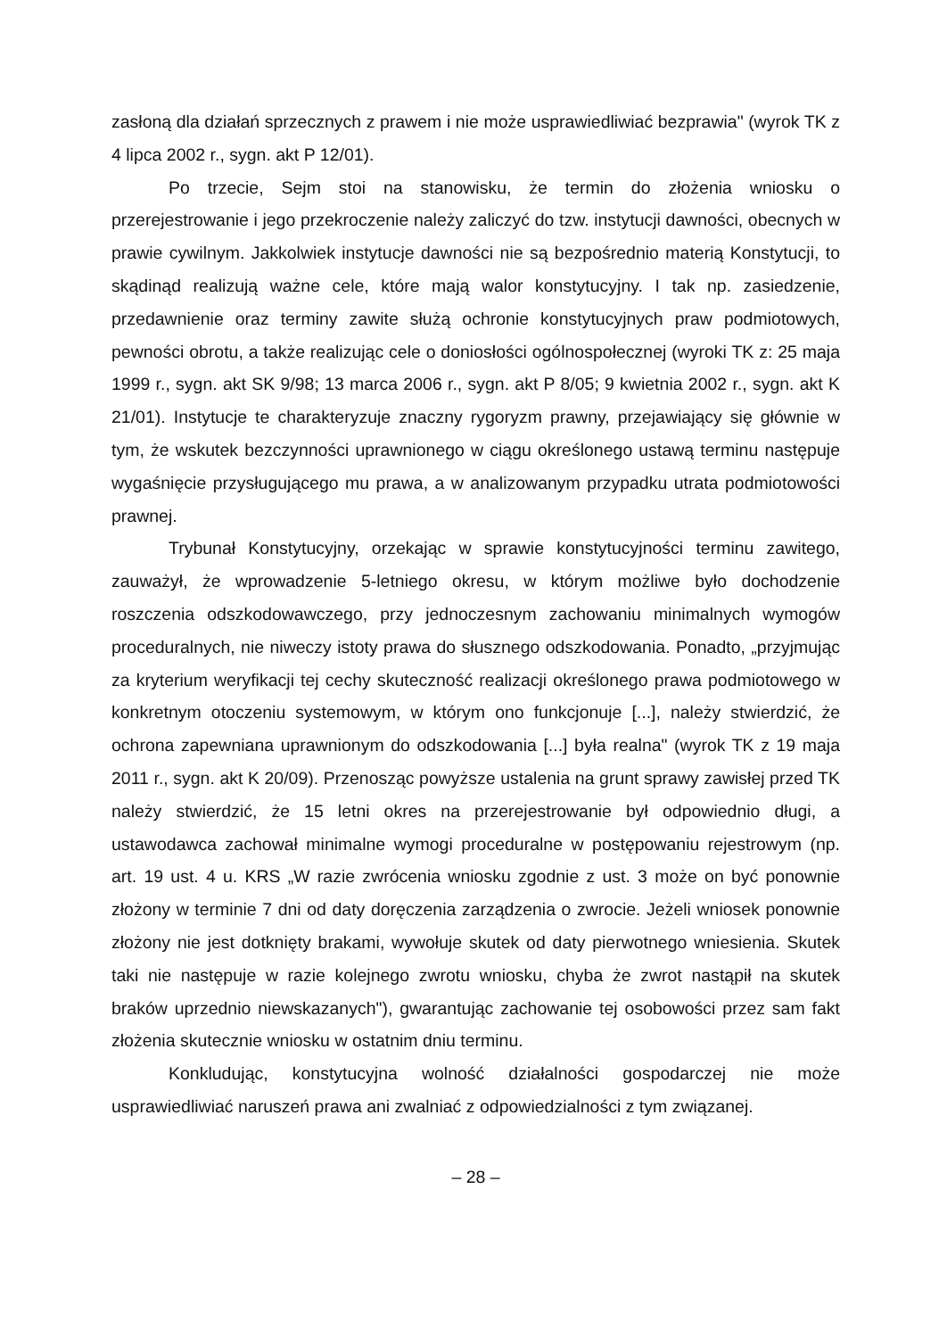zasłoną dla działań sprzecznych z prawem i nie może usprawiedliwiać bezprawia" (wyrok TK z 4 lipca 2002 r., sygn. akt P 12/01).
Po trzecie, Sejm stoi na stanowisku, że termin do złożenia wniosku o przerejestrowanie i jego przekroczenie należy zaliczyć do tzw. instytucji dawności, obecnych w prawie cywilnym. Jakkolwiek instytucje dawności nie są bezpośrednio materią Konstytucji, to skądinąd realizują ważne cele, które mają walor konstytucyjny. I tak np. zasiedzenie, przedawnienie oraz terminy zawite służą ochronie konstytucyjnych praw podmiotowych, pewności obrotu, a także realizując cele o doniosłości ogólnospołecznej (wyroki TK z: 25 maja 1999 r., sygn. akt SK 9/98; 13 marca 2006 r., sygn. akt P 8/05; 9 kwietnia 2002 r., sygn. akt K 21/01). Instytucje te charakteryzuje znaczny rygoryzm prawny, przejawiający się głównie w tym, że wskutek bezczynności uprawnionego w ciągu określonego ustawą terminu następuje wygaśnięcie przysługującego mu prawa, a w analizowanym przypadku utrata podmiotowości prawnej.
Trybunał Konstytucyjny, orzekając w sprawie konstytucyjności terminu zawitego, zauważył, że wprowadzenie 5-letniego okresu, w którym możliwe było dochodzenie roszczenia odszkodowawczego, przy jednoczesnym zachowaniu minimalnych wymogów proceduralnych, nie niweczy istoty prawa do słusznego odszkodowania. Ponadto, „przyjmując za kryterium weryfikacji tej cechy skuteczność realizacji określonego prawa podmiotowego w konkretnym otoczeniu systemowym, w którym ono funkcjonuje [...], należy stwierdzić, że ochrona zapewniana uprawnionym do odszkodowania [...] była realna" (wyrok TK z 19 maja 2011 r., sygn. akt K 20/09). Przenosząc powyższe ustalenia na grunt sprawy zawisłej przed TK należy stwierdzić, że 15 letni okres na przerejestrowanie był odpowiednio długi, a ustawodawca zachował minimalne wymogi proceduralne w postępowaniu rejestrowym (np. art. 19 ust. 4 u. KRS „W razie zwrócenia wniosku zgodnie z ust. 3 może on być ponownie złożony w terminie 7 dni od daty doręczenia zarządzenia o zwrocie. Jeżeli wniosek ponownie złożony nie jest dotknięty brakami, wywołuje skutek od daty pierwotnego wniesienia. Skutek taki nie następuje w razie kolejnego zwrotu wniosku, chyba że zwrot nastąpił na skutek braków uprzednio niewskazanych"), gwarantując zachowanie tej osobowości przez sam fakt złożenia skutecznie wniosku w ostatnim dniu terminu.
Konkludując, konstytucyjna wolność działalności gospodarczej nie może usprawiedliwiać naruszeń prawa ani zwalniać z odpowiedzialności z tym związanej.
– 28 –